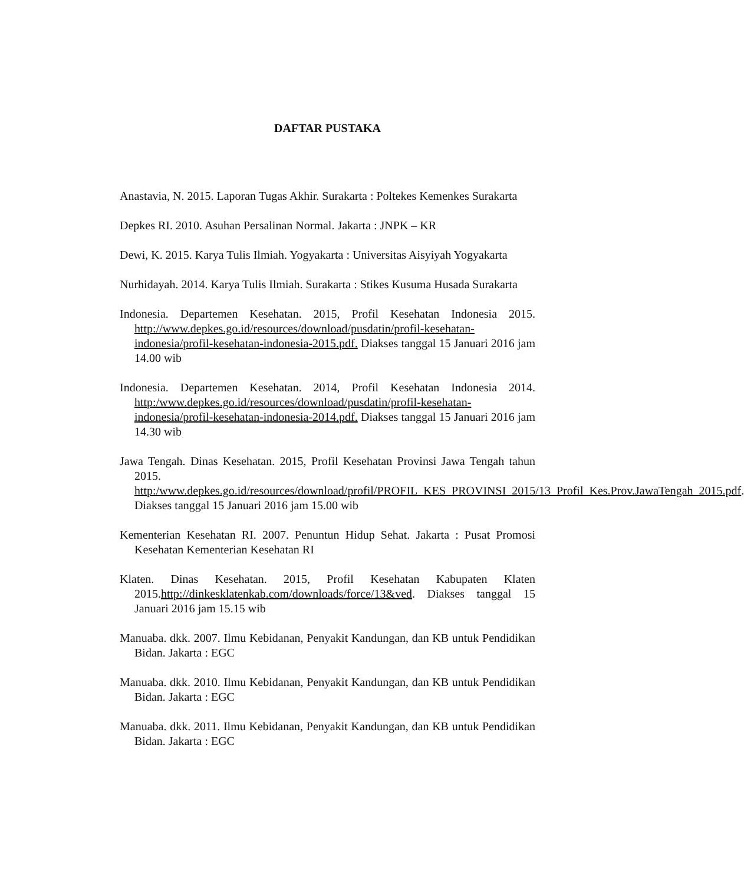DAFTAR PUSTAKA
Anastavia, N. 2015. Laporan Tugas Akhir. Surakarta : Poltekes Kemenkes Surakarta
Depkes RI. 2010. Asuhan Persalinan Normal. Jakarta : JNPK – KR
Dewi, K. 2015. Karya Tulis Ilmiah. Yogyakarta : Universitas Aisyiyah Yogyakarta
Nurhidayah. 2014. Karya Tulis Ilmiah. Surakarta : Stikes Kusuma Husada Surakarta
Indonesia. Departemen Kesehatan. 2015, Profil Kesehatan Indonesia 2015. http://www.depkes.go.id/resources/download/pusdatin/profil-kesehatan-indonesia/profil-kesehatan-indonesia-2015.pdf. Diakses tanggal 15 Januari 2016 jam 14.00 wib
Indonesia. Departemen Kesehatan. 2014, Profil Kesehatan Indonesia 2014. http:/www.depkes.go.id/resources/download/pusdatin/profil-kesehatan-indonesia/profil-kesehatan-indonesia-2014.pdf. Diakses tanggal 15 Januari 2016 jam 14.30 wib
Jawa Tengah. Dinas Kesehatan. 2015, Profil Kesehatan Provinsi Jawa Tengah tahun 2015. http:/www.depkes.go.id/resources/download/profil/PROFIL_KES_PROVINSI_2015/13_Profil_Kes.Prov.JawaTengah_2015.pdf. Diakses tanggal 15 Januari 2016 jam 15.00 wib
Kementerian Kesehatan RI. 2007. Penuntun Hidup Sehat. Jakarta : Pusat Promosi Kesehatan Kementerian Kesehatan RI
Klaten. Dinas Kesehatan. 2015, Profil Kesehatan Kabupaten Klaten 2015.http://dinkesklatenkab.com/downloads/force/13&ved. Diakses tanggal 15 Januari 2016 jam 15.15 wib
Manuaba. dkk. 2007. Ilmu Kebidanan, Penyakit Kandungan, dan KB untuk Pendidikan Bidan. Jakarta : EGC
Manuaba. dkk. 2010. Ilmu Kebidanan, Penyakit Kandungan, dan KB untuk Pendidikan Bidan. Jakarta : EGC
Manuaba. dkk. 2011. Ilmu Kebidanan, Penyakit Kandungan, dan KB untuk Pendidikan Bidan. Jakarta : EGC